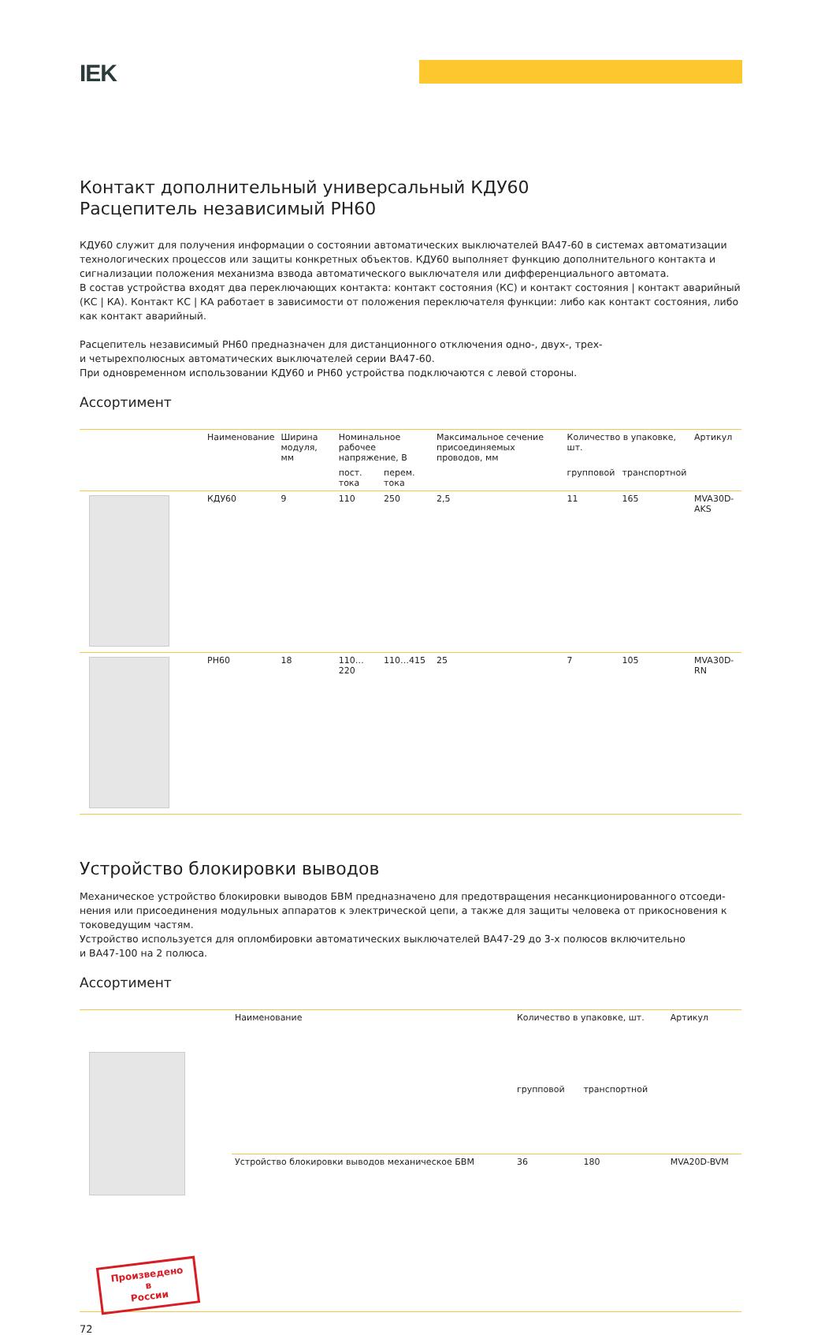IEK
Контакт дополнительный универсальный КДУ60
Расцепитель независимый РН60
КДУ60 служит для получения информации о состоянии автоматических выключателей ВА47-60 в системах автоматизации технологических процессов или защиты конкретных объектов. КДУ60 выполняет функцию дополнительного контакта и сигнализации положения механизма взвода автоматического выключателя или дифференциального автомата.
В состав устройства входят два переключающих контакта: контакт состояния (КС) и контакт состояния | контакт аварийный (КС | КА). Контакт КС | КА работает в зависимости от положения переключателя функции: либо как контакт состояния, либо как контакт аварийный.
Расцепитель независимый РН60 предназначен для дистанционного отключения одно-, двух-, трех-
и четырехполюсных автоматических выключателей серии ВА47-60.
При одновременном использовании КДУ60 и РН60 устройства подключаются с левой стороны.
Ассортимент
| | Наименование | Ширина модуля, мм | Номинальное рабочее напряжение, В | | Максимальное сечение присоединяемых проводов, мм | Количество в упаковке, шт. | | Артикул |
| | | | пост. тока | перем. тока | | групповой | транспортной | |
| | КДУ60 | 9 | 110 | 250 | 2,5 | 11 | 165 | MVA30D-AKS |
| | РН60 | 18 | 110…220 | 110…415 | 25 | 7 | 105 | MVA30D-RN |
Устройство блокировки выводов
Механическое устройство блокировки выводов БВМ предназначено для предотвращения несанкционированного отсоеди­нения или присоединения модульных аппаратов к электрической цепи, а также для защиты человека от прикосновения к токоведущим частям.
Устройство используется для опломбировки автоматических выключателей ВА47-29 до 3-х полюсов включительно
и ВА47-100 на 2 полюса.
Ассортимент
| Произведено в России | Наименование | Количество в упаковке, шт. | | Артикул |
| | | групповой | транспортной | |
| | Устройство блокировки выводов механическое БВМ | 36 | 180 | MVA20D-BVM |
72